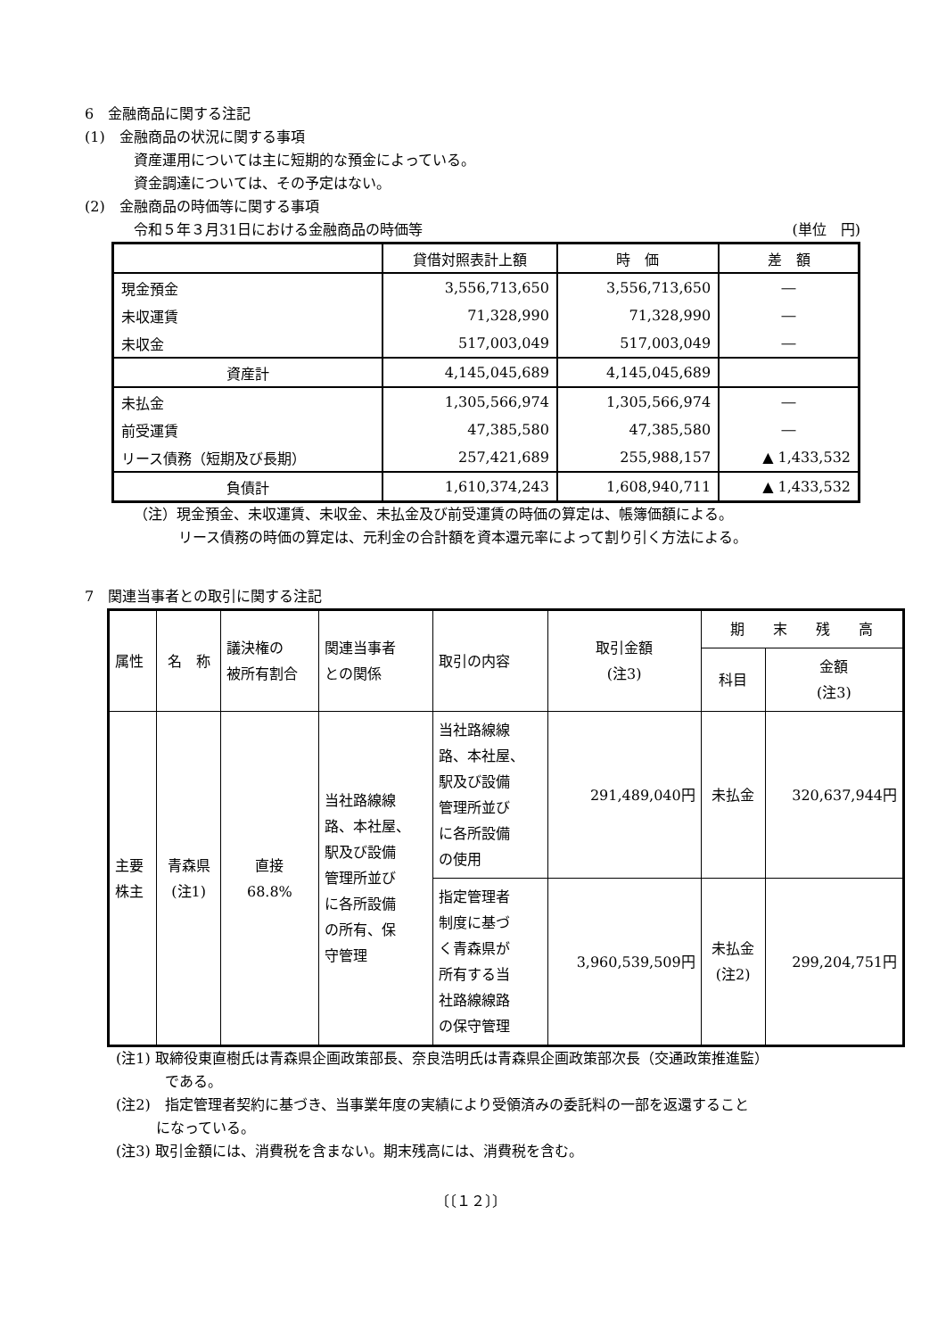6　金融商品に関する注記
(1)　金融商品の状況に関する事項
資産運用については主に短期的な預金によっている。
資金調達については、その予定はない。
(2)　金融商品の時価等に関する事項
令和５年３月31日における金融商品の時価等 (単位　円)
| | 貸借対照表計上額 | 時 価 | 差 額 |
| 現金預金 | 3,556,713,650 | 3,556,713,650 | ― |
| 未収運賃 | 71,328,990 | 71,328,990 | ― |
| 未収金 | 517,003,049 | 517,003,049 | ― |
| 資産計 | 4,145,045,689 | 4,145,045,689 | |
| 未払金 | 1,305,566,974 | 1,305,566,974 | ― |
| 前受運賃 | 47,385,580 | 47,385,580 | ― |
| リース債務（短期及び長期） | 257,421,689 | 255,988,157 | ▲ 1,433,532 |
| 負債計 | 1,610,374,243 | 1,608,940,711 | ▲ 1,433,532 |
（注）現金預金、未収運賃、未収金、未払金及び前受運賃の時価の算定は、帳簿価額による。
リース債務の時価の算定は、元利金の合計額を資本還元率によって割り引く方法による。
7　関連当事者との取引に関する注記
| 属性 | 名 称 | 議決権の 被所有割合 | 関連当事者 との関係 | 取引の内容 | 取引金額 (注3) | 期 末 残 高 | |
| | | | | | | 科目 | 金額 (注3) |
| 主要 株主 | 青森県 (注1) | 直接 68.8% | 当社路線線 路、本社屋、 駅及び設備 管理所並び に各所設備 の所有、保 守管理 | 当社路線線 路、本社屋、 駅及び設備 管理所並び に各所設備 の使用 | 291,489,040円 | 未払金 | 320,637,944円 |
| | | | | 指定管理者 制度に基づ く青森県が 所有する当 社路線線路 の保守管理 | 3,960,539,509円 | 未払金 (注2) | 299,204,751円 |
(注1) 取締役東直樹氏は青森県企画政策部長、奈良浩明氏は青森県企画政策部次長（交通政策推進監）
である。
(注2)　指定管理者契約に基づき、当事業年度の実績により受領済みの委託料の一部を返還すること
になっている。
(注3) 取引金額には、消費税を含まない。期末残高には、消費税を含む。
〔〔１２〕〕